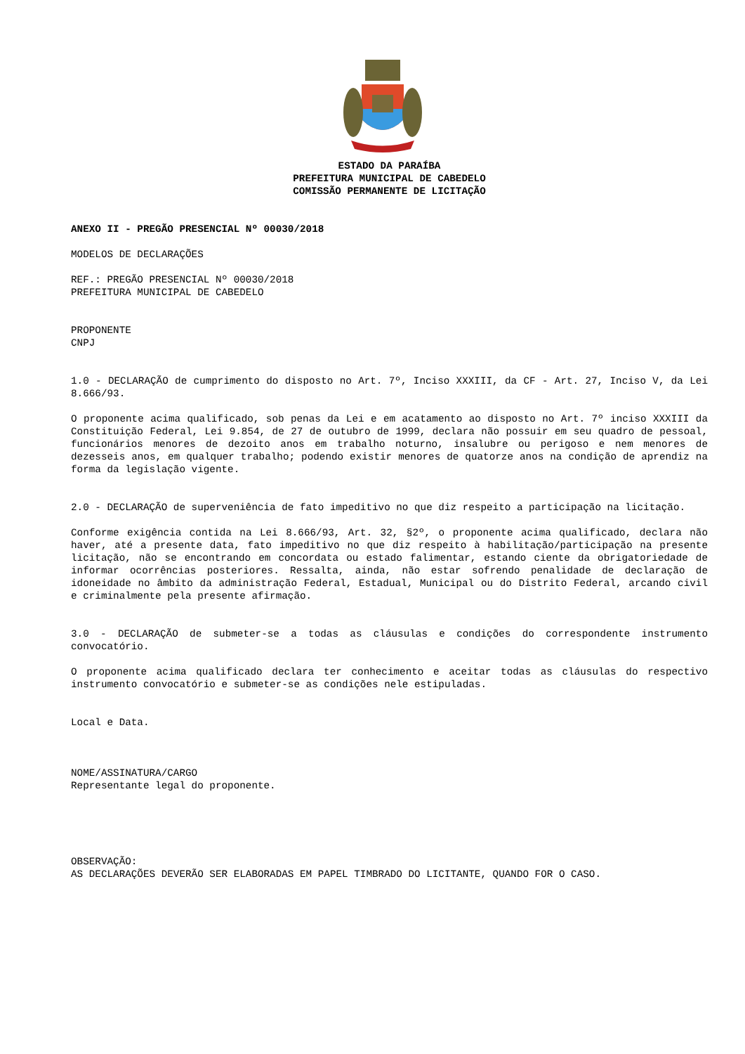ESTADO DA PARAÍBA
PREFEITURA MUNICIPAL DE CABEDELO
COMISSÃO PERMANENTE DE LICITAÇÃO
ANEXO II - PREGÃO PRESENCIAL Nº 00030/2018
MODELOS DE DECLARAÇÕES
REF.: PREGÃO PRESENCIAL Nº 00030/2018
PREFEITURA MUNICIPAL DE CABEDELO
PROPONENTE
CNPJ
1.0 - DECLARAÇÃO de cumprimento do disposto no Art. 7º, Inciso XXXIII, da CF - Art. 27, Inciso V, da Lei 8.666/93.
O proponente acima qualificado, sob penas da Lei e em acatamento ao disposto no Art. 7º inciso XXXIII da Constituição Federal, Lei 9.854, de 27 de outubro de 1999, declara não possuir em seu quadro de pessoal, funcionários menores de dezoito anos em trabalho noturno, insalubre ou perigoso e nem menores de dezesseis anos, em qualquer trabalho; podendo existir menores de quatorze anos na condição de aprendiz na forma da legislação vigente.
2.0 - DECLARAÇÃO de superveniência de fato impeditivo no que diz respeito a participação na licitação.
Conforme exigência contida na Lei 8.666/93, Art. 32, §2º, o proponente acima qualificado, declara não haver, até a presente data, fato impeditivo no que diz respeito à habilitação/participação na presente licitação, não se encontrando em concordata ou estado falimentar, estando ciente da obrigatoriedade de informar ocorrências posteriores. Ressalta, ainda, não estar sofrendo penalidade de declaração de idoneidade no âmbito da administração Federal, Estadual, Municipal ou do Distrito Federal, arcando civil e criminalmente pela presente afirmação.
3.0 - DECLARAÇÃO de submeter-se a todas as cláusulas e condições do correspondente instrumento convocatório.
O proponente acima qualificado declara ter conhecimento e aceitar todas as cláusulas do respectivo instrumento convocatório e submeter-se as condições nele estipuladas.
Local e Data.
NOME/ASSINATURA/CARGO
Representante legal do proponente.
OBSERVAÇÃO:
AS DECLARAÇÕES DEVERÃO SER ELABORADAS EM PAPEL TIMBRADO DO LICITANTE, QUANDO FOR O CASO.